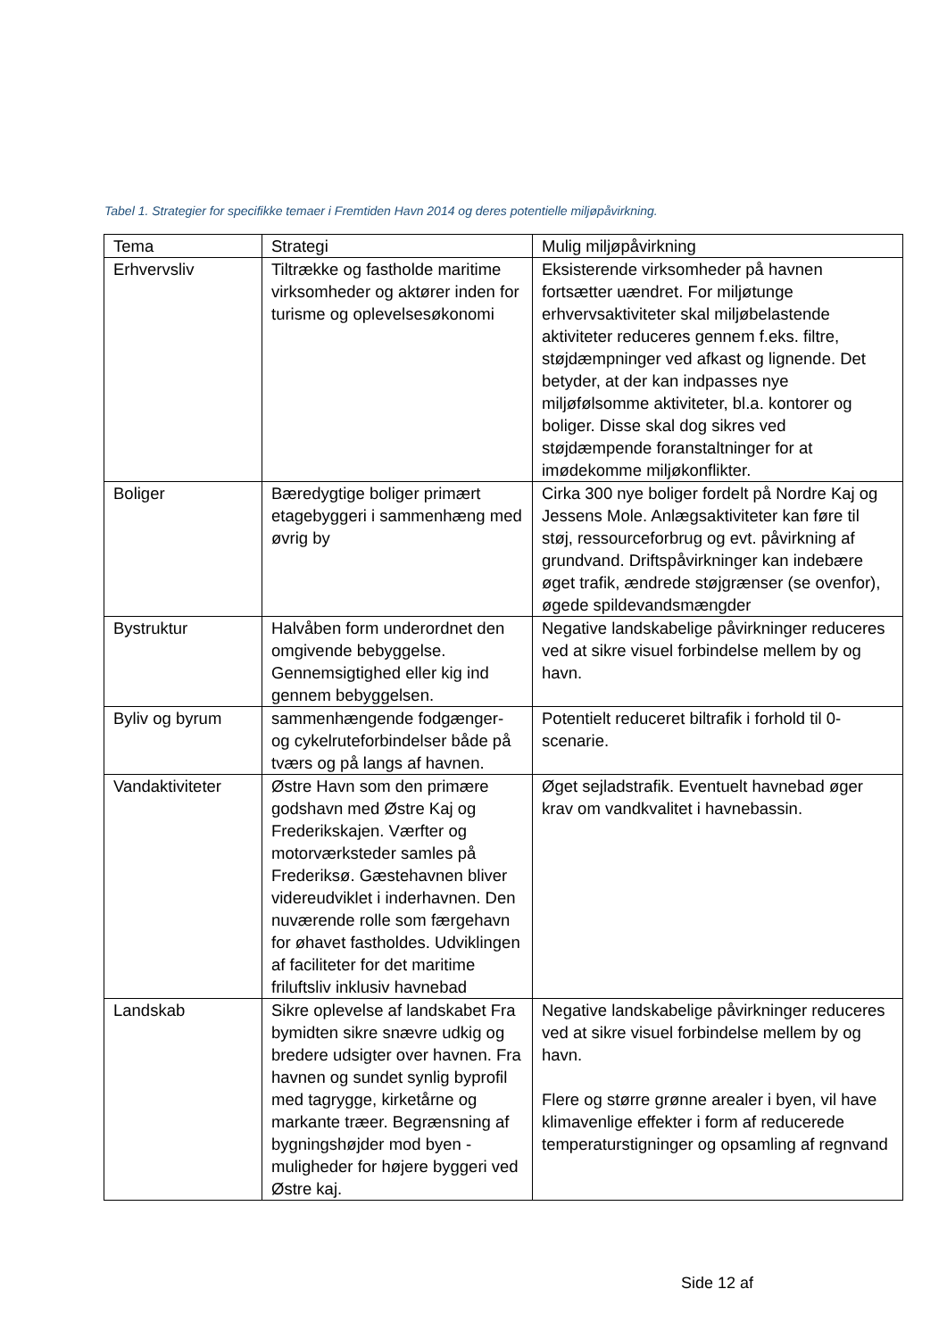Tabel 1. Strategier for specifikke temaer i Fremtiden Havn 2014 og deres potentielle miljøpåvirkning.
| Tema | Strategi | Mulig miljøpåvirkning |
| --- | --- | --- |
| Erhvervsliv | Tiltrække og fastholde maritime virksomheder og aktører inden for turisme og oplevelsesøkonomi | Eksisterende virksomheder på havnen fortsætter uændret. For miljøtunge erhvervsaktiviteter skal miljøbelastende aktiviteter reduceres gennem f.eks. filtre, støjdæmpninger ved afkast og lignende. Det betyder, at der kan indpasses nye miljøfølsomme aktiviteter, bl.a. kontorer og boliger. Disse skal dog sikres ved støjdæmpende foranstaltninger for at imødekomme miljøkonflikter. |
| Boliger | Bæredygtige boliger primært etagebyggeri i sammenhæng med øvrig by | Cirka 300 nye boliger fordelt på Nordre Kaj og Jessens Mole. Anlægsaktiviteter kan føre til støj, ressourceforbrug og evt. påvirkning af grundvand. Driftspåvirkninger kan indebære øget trafik, ændrede støjgrænser (se ovenfor), øgede spildevandsmængder |
| Bystruktur | Halvåben form underordnet den omgivende bebyggelse. Gennemsigtighed eller kig ind gennem bebyggelsen. | Negative landskabelige påvirkninger reduceres ved at sikre visuel forbindelse mellem by og havn. |
| Byliv og byrum | sammenhængende fodgænger- og cykelruteforbindelser både på tværs og på langs af havnen. | Potentielt reduceret biltrafik i forhold til 0-scenarie. |
| Vandaktiviteter | Østre Havn som den primære godshavn med Østre Kaj og Frederikskajen. Værfter og motorværksteder samles på Frederiksø. Gæstehavnen bliver videreudviklet i inderhavnen. Den nuværende rolle som færgehavn for øhavet fastholdes. Udviklingen af faciliteter for det maritime friluftsliv inklusiv havnebad | Øget sejladstrafik. Eventuelt havnebad øger krav om vandkvalitet i havnebassin. |
| Landskab | Sikre oplevelse af landskabet Fra bymidten sikre snævre udkig og bredere udsigter over havnen. Fra havnen og sundet synlig byprofil med tagrygge, kirketårne og markante træer. Begrænsning af bygningshøjder mod byen - muligheder for højere byggeri ved Østre kaj. | Negative landskabelige påvirkninger reduceres ved at sikre visuel forbindelse mellem by og havn. Flere og større grønne arealer i byen, vil have klimavenlige effekter i form af reducerede temperaturstigninger og opsamling af regnvand |
Side 12 af